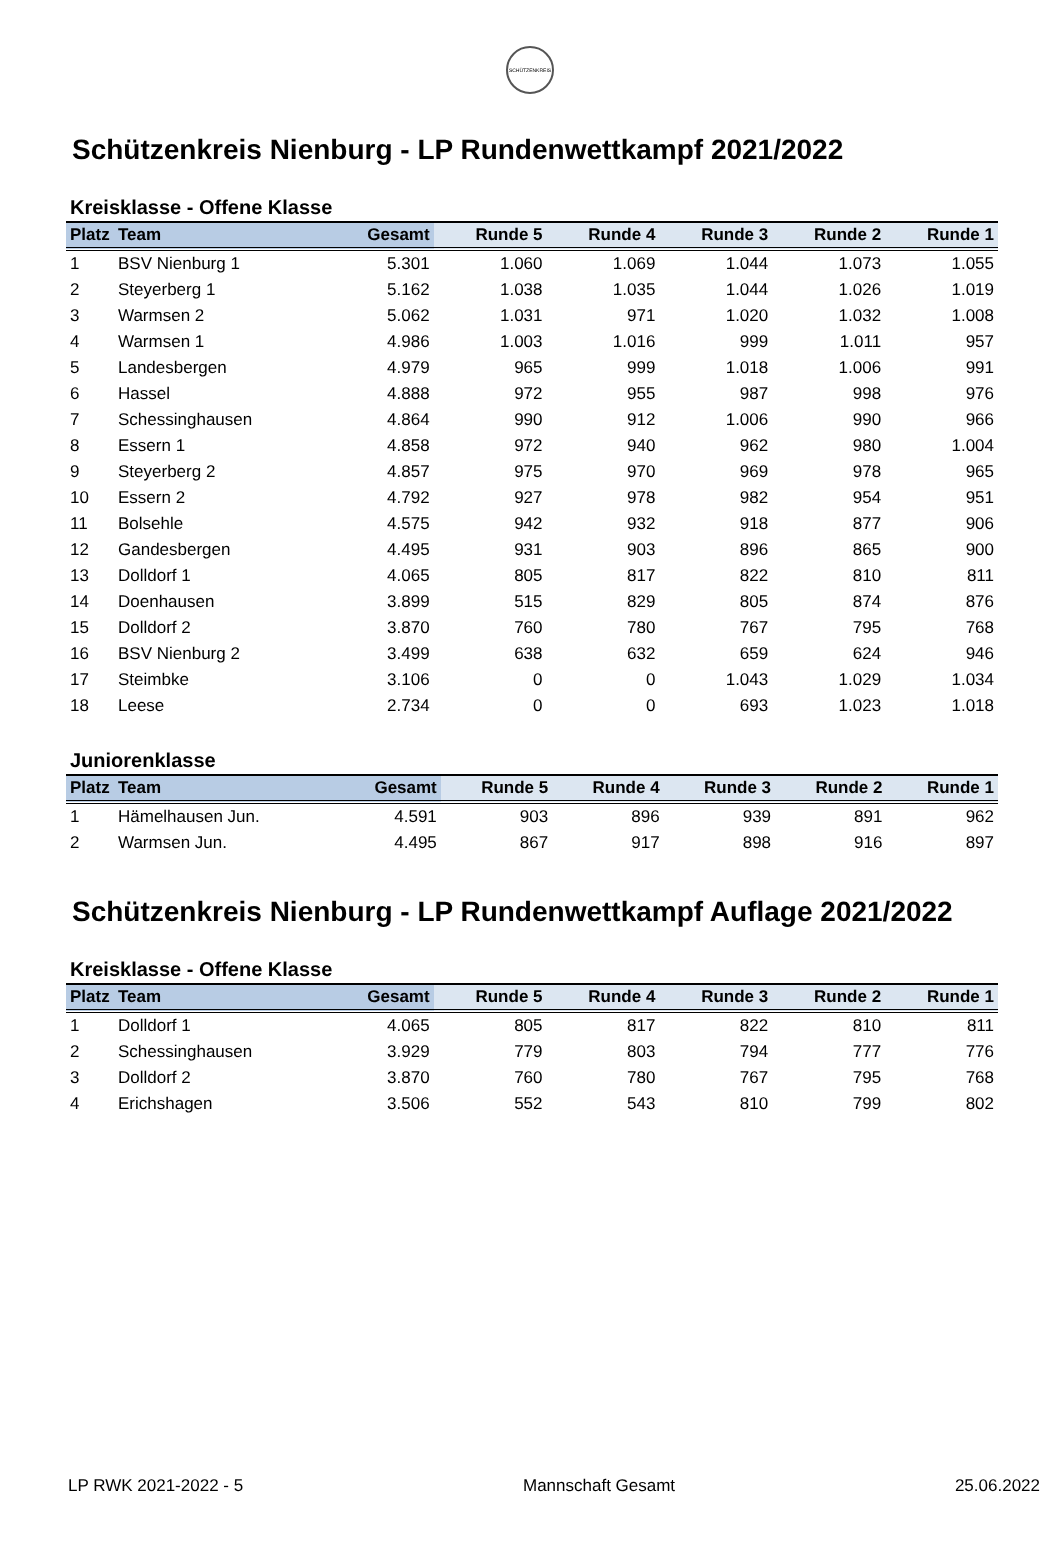SCHÜTZENKREIS
Schützenkreis Nienburg - LP Rundenwettkampf 2021/2022
Kreisklasse - Offene Klasse
| Platz | Team | Gesamt | Runde 5 | Runde 4 | Runde 3 | Runde 2 | Runde 1 |
| --- | --- | --- | --- | --- | --- | --- | --- |
| 1 | BSV Nienburg 1 | 5.301 | 1.060 | 1.069 | 1.044 | 1.073 | 1.055 |
| 2 | Steyerberg 1 | 5.162 | 1.038 | 1.035 | 1.044 | 1.026 | 1.019 |
| 3 | Warmsen 2 | 5.062 | 1.031 | 971 | 1.020 | 1.032 | 1.008 |
| 4 | Warmsen 1 | 4.986 | 1.003 | 1.016 | 999 | 1.011 | 957 |
| 5 | Landesbergen | 4.979 | 965 | 999 | 1.018 | 1.006 | 991 |
| 6 | Hassel | 4.888 | 972 | 955 | 987 | 998 | 976 |
| 7 | Schessinghausen | 4.864 | 990 | 912 | 1.006 | 990 | 966 |
| 8 | Essern 1 | 4.858 | 972 | 940 | 962 | 980 | 1.004 |
| 9 | Steyerberg 2 | 4.857 | 975 | 970 | 969 | 978 | 965 |
| 10 | Essern 2 | 4.792 | 927 | 978 | 982 | 954 | 951 |
| 11 | Bolsehle | 4.575 | 942 | 932 | 918 | 877 | 906 |
| 12 | Gandesbergen | 4.495 | 931 | 903 | 896 | 865 | 900 |
| 13 | Dolldorf 1 | 4.065 | 805 | 817 | 822 | 810 | 811 |
| 14 | Doenhausen | 3.899 | 515 | 829 | 805 | 874 | 876 |
| 15 | Dolldorf 2 | 3.870 | 760 | 780 | 767 | 795 | 768 |
| 16 | BSV Nienburg 2 | 3.499 | 638 | 632 | 659 | 624 | 946 |
| 17 | Steimbke | 3.106 | 0 | 0 | 1.043 | 1.029 | 1.034 |
| 18 | Leese | 2.734 | 0 | 0 | 693 | 1.023 | 1.018 |
Juniorenklasse
| Platz | Team | Gesamt | Runde 5 | Runde 4 | Runde 3 | Runde 2 | Runde 1 |
| --- | --- | --- | --- | --- | --- | --- | --- |
| 1 | Hämelhausen Jun. | 4.591 | 903 | 896 | 939 | 891 | 962 |
| 2 | Warmsen Jun. | 4.495 | 867 | 917 | 898 | 916 | 897 |
Schützenkreis Nienburg - LP Rundenwettkampf Auflage 2021/2022
Kreisklasse - Offene Klasse
| Platz | Team | Gesamt | Runde 5 | Runde 4 | Runde 3 | Runde 2 | Runde 1 |
| --- | --- | --- | --- | --- | --- | --- | --- |
| 1 | Dolldorf 1 | 4.065 | 805 | 817 | 822 | 810 | 811 |
| 2 | Schessinghausen | 3.929 | 779 | 803 | 794 | 777 | 776 |
| 3 | Dolldorf 2 | 3.870 | 760 | 780 | 767 | 795 | 768 |
| 4 | Erichshagen | 3.506 | 552 | 543 | 810 | 799 | 802 |
LP RWK 2021-2022 - 5 Mannschaft Gesamt 25.06.2022